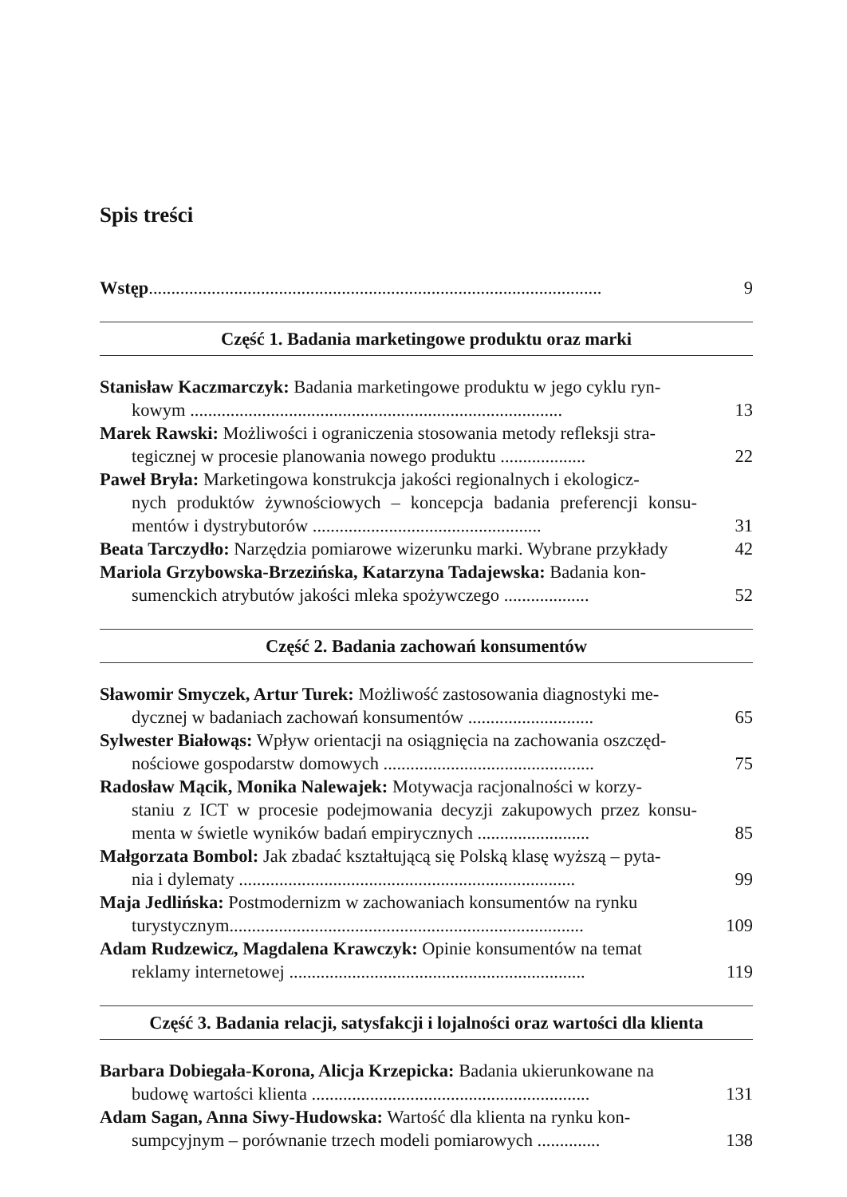Spis treści
Wstęp.....................................................................................................
9
Część 1. Badania marketingowe produktu oraz marki
Stanisław Kaczmarczyk: Badania marketingowe produktu w jego cyklu ryn-
kowym ...................................................................................
13
Marek Rawski: Możliwości i ograniczenia stosowania metody refleksji stra-
tegicznej w procesie planowania nowego produktu ...................
22
Paweł Bryła: Marketingowa konstrukcja jakości regionalnych i ekologicz-
nych produktów żywnościowych – koncepcja badania preferencji konsu-mentów i dystrybutorów ...................................................
31
Beata Tarczydło: Narzędzia pomiarowe wizerunku marki. Wybrane przykłady
42
Mariola Grzybowska-Brzezińska, Katarzyna Tadajewska: Badania kon-
sumenckich atrybutów jakości mleka spożywczego ...................
52
Część 2. Badania zachowań konsumentów
Sławomir Smyczek, Artur Turek: Możliwość zastosowania diagnostyki me-
dycznej w badaniach zachowań konsumentów ............................
65
Sylwester Białowąs: Wpływ orientacji na osiągnięcia na zachowania oszczęd-
nościowe gospodarstw domowych ...............................................
75
Radosław Mącik, Monika Nalewajek: Motywacja racjonalności w korzy-
staniu z ICT w procesie podejmowania decyzji zakupowych przez konsu-menta w świetle wyników badań empirycznych .........................
85
Małgorzata Bombol: Jak zbadać kształtującą się Polską klasę wyższą – pyta-
nia i dylematy ...........................................................................
99
Maja Jedlińska: Postmodernizm w zachowaniach konsumentów na rynku
turystycznym...............................................................................
109
Adam Rudzewicz, Magdalena Krawczyk: Opinie konsumentów na temat
reklamy internetowej ..................................................................
119
Część 3. Badania relacji, satysfakcji i lojalności oraz wartości dla klienta
Barbara Dobiegała-Korona, Alicja Krzepicka: Badania ukierunkowane na
budowę wartości klienta ..............................................................
131
Adam Sagan, Anna Siwy-Hudowska: Wartość dla klienta na rynku kon-
sumpcyjnym – porównanie trzech modeli pomiarowych ..............
138